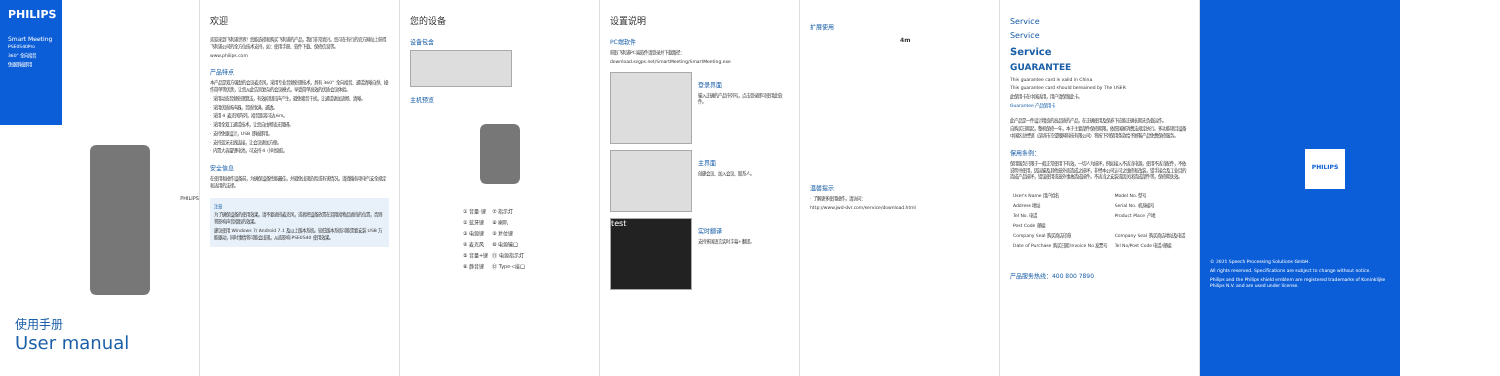PHILIPS
Smart Meeting
PSE0540Pro
360° 全向拾音
免驱即插即用
PHILIPS
使用手册
User manual
欢迎
欢迎来到飞利浦世界！您能选择和购买飞利浦的产品，我们非常喜兴。您可在有行的官方网站上获得飞利浦公司的全方位技术支持，如：使用手册、软件下载、保修信息等。
www.philips.com
产品特点
本产品是双方强劲的会议麦克风，采用专业音频处理技术，具有 360° 全向拾音、通话清晰自然、操作简单等优势，让您从此告别复杂的会议模式，享受简单高效的优质会议体验。
· 采用动态音频处理算法，有效抑制回声产生，避免啸音干扰，让通话更加流畅、清晰。
· 采用优质扬声器，音质饱满，通透。
· 采用 4 麦克风阵列，拾音距离可达 6m。
· 采用全双工通话技术，让您自由畅谈无阻碍。
· 支持免驱设计，USB 即插即用。
· 支持蓝牙无线连接，让会议更加方便。
· 内置大容量锂电池，可支持 4 小时续航。
安全信息
在使用和操作设备前，为确保设备性能最佳，并避免出现危险或有害情况，请遵循各项电气安全规定和适用的法律。
注意
为了确保设备的使用效果，请不要遮挡麦克风，或者把设备放置在泪阻拾物品遮挡的位置，否则将影响声音拾取的效果。
建议使用 Windows 7/ Android 7.1 及以上版本系统。较低版本系统可能需要安装 USB 万能驱动，同时事情将可能会出现，从而影响 PSE0540 使用效果。
您的设备
设备包含
主机预览
| ① 音量-键 | ⑦ 指示灯 |
| ② 蓝牙键 | ⑧ 喇叭 |
| ③ 电源键 | ⑨ 复位键 |
| ④ 麦克风 | ⑩ 电源输口 |
| ⑤ 音量+键 | ⑪ 电源指示灯 |
| ⑥ 静音键 | ⑫ Type-c接口 |
设置说明
PC端软件
获取飞利浦PC端软件请登录并下载路径：
download.szgps.net/SmartMeeting/SmartMeeting.exe
登录界面
输入正确的产品序列号，点击登录即可使用此软件。
主界面
创建会议、加入会议、联系人。
test
实时翻译
支持多国语言实时字幕+翻译。
扩展使用
4m
温馨提示
· 了解更多使用操作，请访问：
http://www.jwd-dvr.com/service/download.html
Service
Service
Service
GUARANTEE
This guarantee card is valid in China
This guarantee card should bereained by The USER
此保用卡在中国适用，用户请保留此卡。
Guarantee 产品保用卡
此产品是一件设计精良的高品质的产品，在正确使用及保养下应能正确长期无负载运作。
自购买日期起，整机保修一年，本于主要部件保修期限，依照国家消费法规定执行。多功能项目设备中国区总经销（深圳市京望眼网科技有限公司）将按下列保用条款给予顾客产品免费保修服务。
保用条例：
保用服务只限于一般正常使用下有效，一切人为损坏，例如接入不适当电源，使用不适当配件，不依说明书使用，因运输及其他意外而造成之损坏，非经本公司认可之维修和改装，错手接合及工业目的造成产品损坏，错误使用或意外事故造成损件。不适当之安装或因关闭造成部件等，保修期失效。
| User's Name 用户姓名 | Model No. 型号 |
| Address 地址 | Serial No. 机身编号 |
| Tel No. 电话 | Product Place 产地 |
| Post Code 邮编 | |
| Company Seal 购买商店印章 | Company Seal 购买商店地址及电话 |
| Date of Purchase 购买日期 Invoice No 发票号 | Tel No/Post Code 电话/邮编 |
产品服务热线：400 800 7890
PHILIPS
© 2021 Speech Processing Solutions GmbH.
All rights reserved. Specifications are subject to change without notice.
Philips and the Philips shield emblem are registered trademarks of Koninklijke Philips N.V. and are used under license.